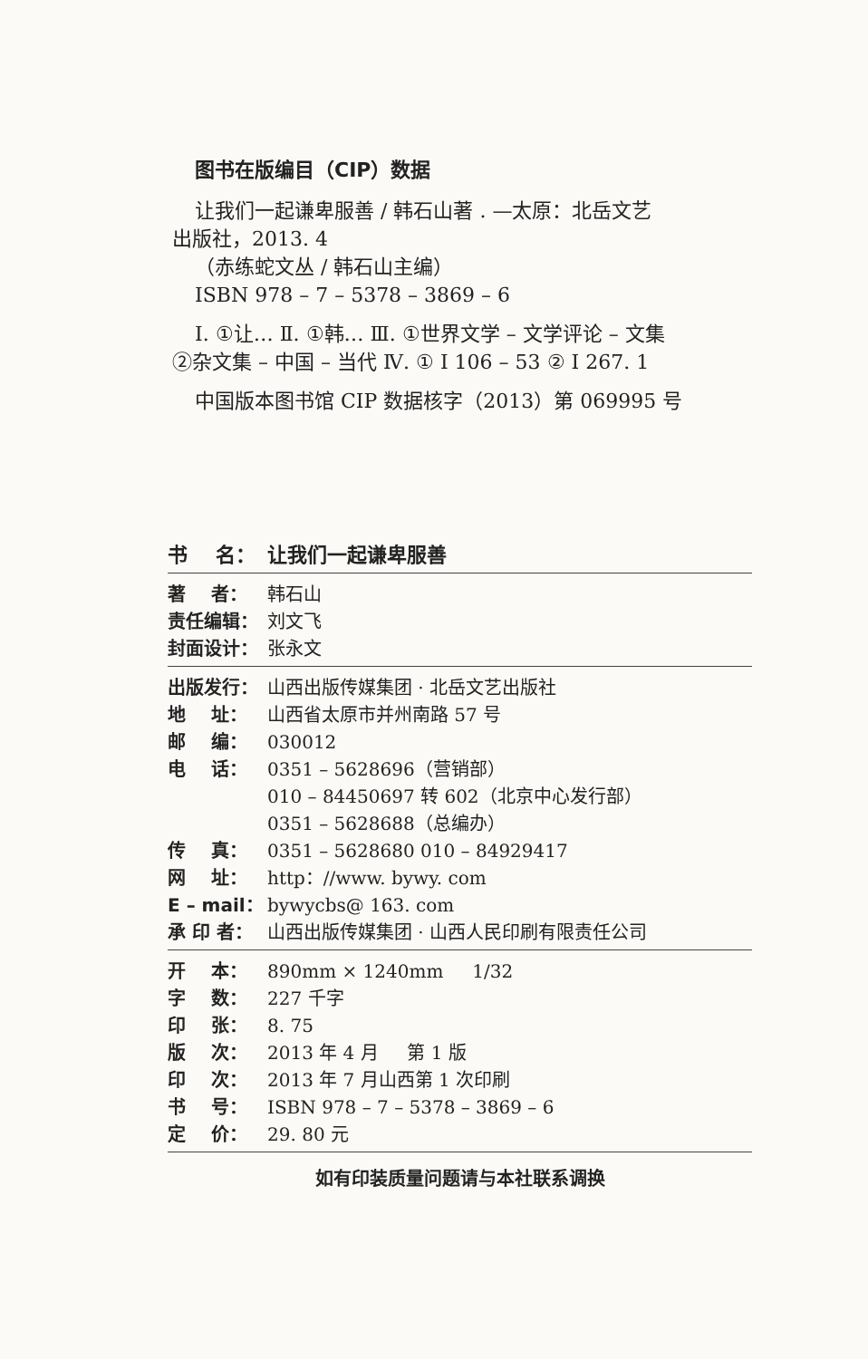图书在版编目（CIP）数据
让我们一起谦卑服善 / 韩石山著 . —太原：北岳文艺
出版社，2013. 4
（赤练蛇文丛 / 韩石山主编）
ISBN 978 – 7 – 5378 – 3869 – 6
Ⅰ. ①让… Ⅱ. ①韩… Ⅲ. ①世界文学 – 文学评论 – 文集
②杂文集 – 中国 – 当代 Ⅳ. ① I 106 – 53 ② I 267. 1
中国版本图书馆 CIP 数据核字（2013）第 069995 号
书 名： 让我们一起谦卑服善
著 者： 韩石山
责任编辑： 刘文飞
封面设计： 张永文
出版发行： 山西出版传媒集团 · 北岳文艺出版社
地 址： 山西省太原市并州南路 57 号
邮 编： 030012
电 话： 0351 – 5628696（营销部）
010 – 84450697 转 602（北京中心发行部）
0351 – 5628688（总编办）
传 真： 0351 – 5628680 010 – 84929417
网 址： http：//www. bywy. com
E – mail： bywycbs@ 163. com
承 印 者： 山西出版传媒集团 · 山西人民印刷有限责任公司
开 本： 890mm × 1240mm 1/32
字 数： 227 千字
印 张： 8. 75
版 次： 2013 年 4 月 第 1 版
印 次： 2013 年 7 月山西第 1 次印刷
书 号： ISBN 978 – 7 – 5378 – 3869 – 6
定 价： 29. 80 元
如有印装质量问题请与本社联系调换